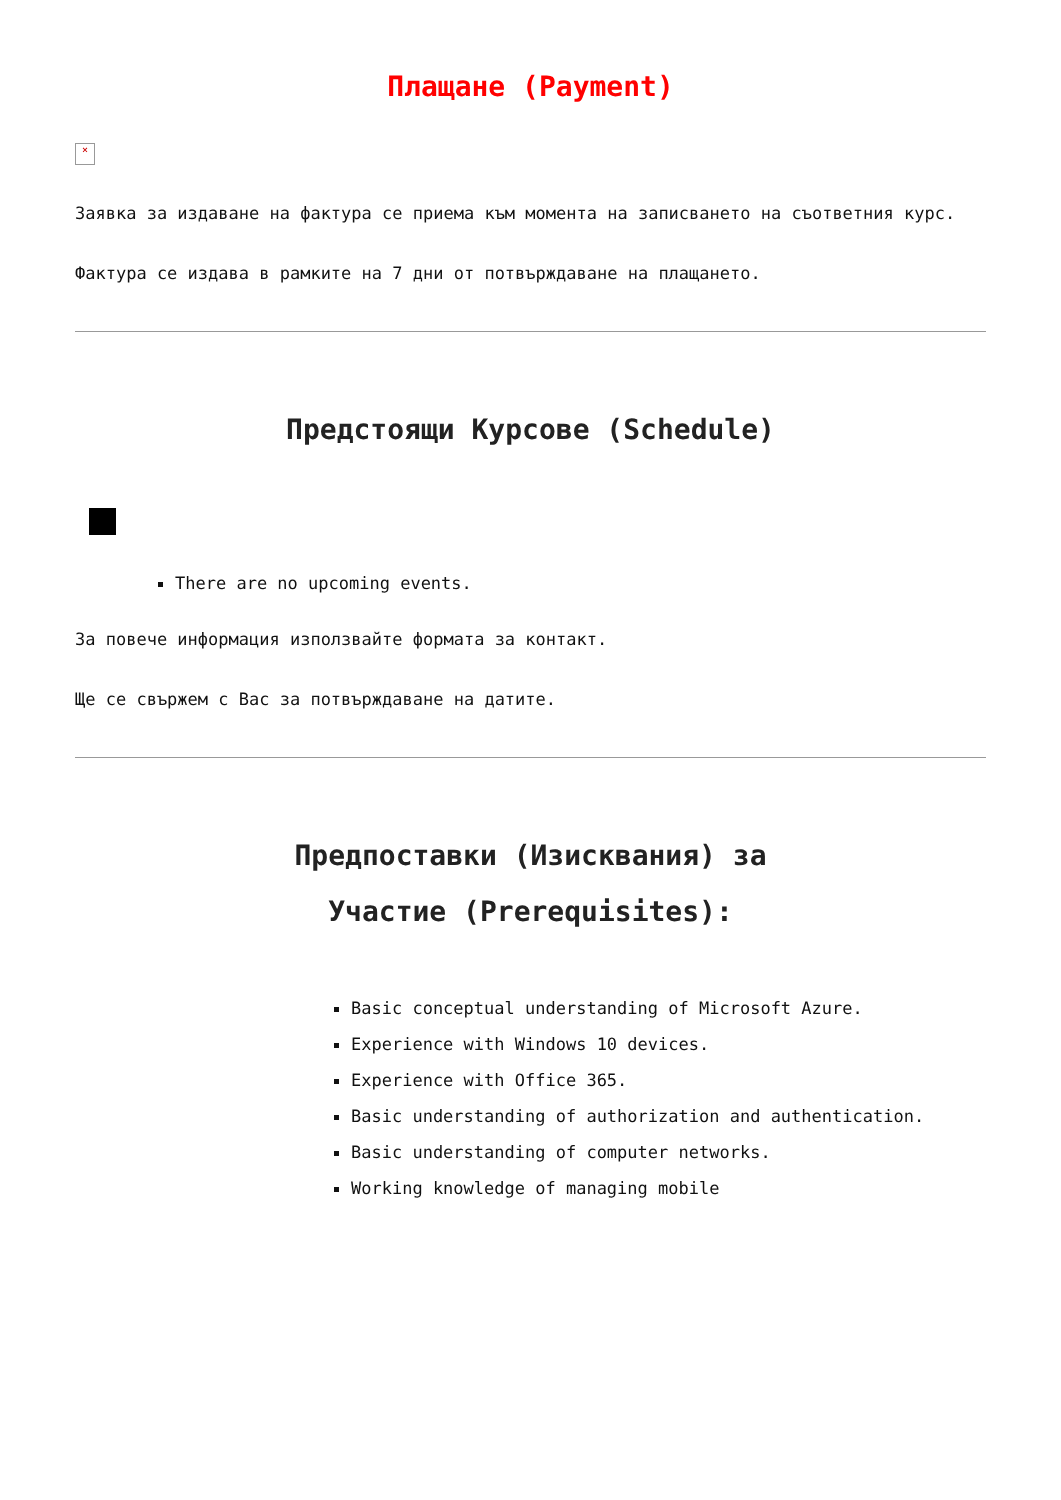Плащане (Payment)
×
Заявка за издаване на фактура се приема към момента на записването на съответния курс.
Фактура се издава в рамките на 7 дни от потвърждаване на плащането.
Предстоящи Курсове (Schedule)
There are no upcoming events.
За повече информация използвайте формата за контакт.
Ще се свържем с Вас за потвърждаване на датите.
Предпоставки (Изисквания) за
Участие (Prerequisites):
Basic conceptual understanding of Microsoft Azure.
Experience with Windows 10 devices.
Experience with Office 365.
Basic understanding of authorization and authentication.
Basic understanding of computer networks.
Working knowledge of managing mobile